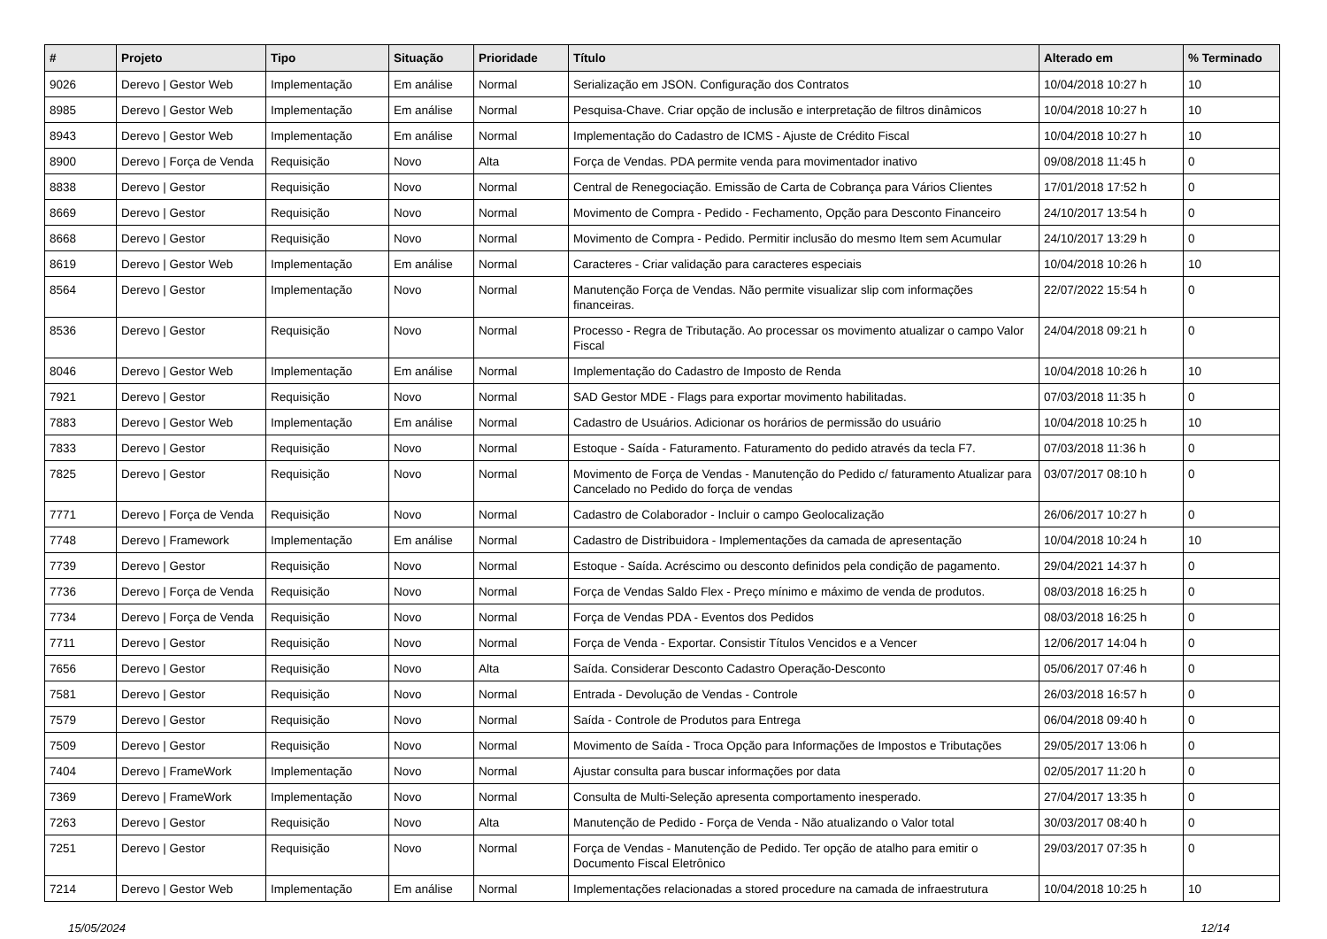| # | Projeto | Tipo | Situação | Prioridade | Título | Alterado em | % Terminado |
| --- | --- | --- | --- | --- | --- | --- | --- |
| 9026 | Derevo / Gestor Web | Implementação | Em análise | Normal | Serialização em JSON. Configuração dos Contratos | 10/04/2018 10:27 h | 10 |
| 8985 | Derevo / Gestor Web | Implementação | Em análise | Normal | Pesquisa-Chave. Criar opção de inclusão e interpretação de filtros dinâmicos | 10/04/2018 10:27 h | 10 |
| 8943 | Derevo / Gestor Web | Implementação | Em análise | Normal | Implementação do Cadastro de ICMS - Ajuste de Crédito Fiscal | 10/04/2018 10:27 h | 10 |
| 8900 | Derevo / Força de Venda | Requisição | Novo | Alta | Força de Vendas. PDA permite venda para movimentador inativo | 09/08/2018 11:45 h | 0 |
| 8838 | Derevo / Gestor | Requisição | Novo | Normal | Central de Renegociação. Emissão de Carta de Cobrança para Vários Clientes | 17/01/2018 17:52 h | 0 |
| 8669 | Derevo / Gestor | Requisição | Novo | Normal | Movimento de Compra - Pedido - Fechamento, Opção para Desconto Financeiro | 24/10/2017 13:54 h | 0 |
| 8668 | Derevo / Gestor | Requisição | Novo | Normal | Movimento de Compra - Pedido. Permitir inclusão do mesmo Item sem Acumular | 24/10/2017 13:29 h | 0 |
| 8619 | Derevo / Gestor Web | Implementação | Em análise | Normal | Caracteres - Criar validação para caracteres especiais | 10/04/2018 10:26 h | 10 |
| 8564 | Derevo / Gestor | Implementação | Novo | Normal | Manutenção Força de Vendas. Não permite visualizar slip com informações financeiras. | 22/07/2022 15:54 h | 0 |
| 8536 | Derevo / Gestor | Requisição | Novo | Normal | Processo - Regra de Tributação. Ao processar os movimento atualizar o campo Valor Fiscal | 24/04/2018 09:21 h | 0 |
| 8046 | Derevo / Gestor Web | Implementação | Em análise | Normal | Implementação do Cadastro de Imposto de Renda | 10/04/2018 10:26 h | 10 |
| 7921 | Derevo / Gestor | Requisição | Novo | Normal | SAD Gestor MDE - Flags para exportar movimento habilitadas. | 07/03/2018 11:35 h | 0 |
| 7883 | Derevo / Gestor Web | Implementação | Em análise | Normal | Cadastro de Usuários. Adicionar os horários de permissão do usuário | 10/04/2018 10:25 h | 10 |
| 7833 | Derevo / Gestor | Requisição | Novo | Normal | Estoque - Saída - Faturamento. Faturamento do pedido através da tecla F7. | 07/03/2018 11:36 h | 0 |
| 7825 | Derevo / Gestor | Requisição | Novo | Normal | Movimento de Força de Vendas - Manutenção do Pedido c/ faturamento Atualizar para Cancelado no Pedido do força de vendas | 03/07/2017 08:10 h | 0 |
| 7771 | Derevo / Força de Venda | Requisição | Novo | Normal | Cadastro de Colaborador - Incluir o campo Geolocalização | 26/06/2017 10:27 h | 0 |
| 7748 | Derevo / Framework | Implementação | Em análise | Normal | Cadastro de Distribuidora - Implementações da camada de apresentação | 10/04/2018 10:24 h | 10 |
| 7739 | Derevo / Gestor | Requisição | Novo | Normal | Estoque - Saída. Acréscimo ou desconto definidos pela condição de pagamento. | 29/04/2021 14:37 h | 0 |
| 7736 | Derevo / Força de Venda | Requisição | Novo | Normal | Força de Vendas Saldo Flex - Preço mínimo e máximo de venda de produtos. | 08/03/2018 16:25 h | 0 |
| 7734 | Derevo / Força de Venda | Requisição | Novo | Normal | Força de Vendas PDA - Eventos dos Pedidos | 08/03/2018 16:25 h | 0 |
| 7711 | Derevo / Gestor | Requisição | Novo | Normal | Força de Venda - Exportar. Consistir Títulos Vencidos e a Vencer | 12/06/2017 14:04 h | 0 |
| 7656 | Derevo / Gestor | Requisição | Novo | Alta | Saída. Considerar Desconto Cadastro Operação-Desconto | 05/06/2017 07:46 h | 0 |
| 7581 | Derevo / Gestor | Requisição | Novo | Normal | Entrada - Devolução de Vendas - Controle | 26/03/2018 16:57 h | 0 |
| 7579 | Derevo / Gestor | Requisição | Novo | Normal | Saída - Controle de Produtos para Entrega | 06/04/2018 09:40 h | 0 |
| 7509 | Derevo / Gestor | Requisição | Novo | Normal | Movimento de Saída - Troca Opção para Informações de Impostos e Tributações | 29/05/2017 13:06 h | 0 |
| 7404 | Derevo / FrameWork | Implementação | Novo | Normal | Ajustar consulta para buscar informações por data | 02/05/2017 11:20 h | 0 |
| 7369 | Derevo / FrameWork | Implementação | Novo | Normal | Consulta de Multi-Seleção apresenta comportamento inesperado. | 27/04/2017 13:35 h | 0 |
| 7263 | Derevo / Gestor | Requisição | Novo | Alta | Manutenção de Pedido - Força de Venda - Não atualizando o Valor total | 30/03/2017 08:40 h | 0 |
| 7251 | Derevo / Gestor | Requisição | Novo | Normal | Força de Vendas - Manutenção de Pedido. Ter opção de atalho para emitir o Documento Fiscal Eletrônico | 29/03/2017 07:35 h | 0 |
| 7214 | Derevo / Gestor Web | Implementação | Em análise | Normal | Implementações relacionadas a stored procedure na camada de infraestrutura | 10/04/2018 10:25 h | 10 |
15/05/2024 12/14